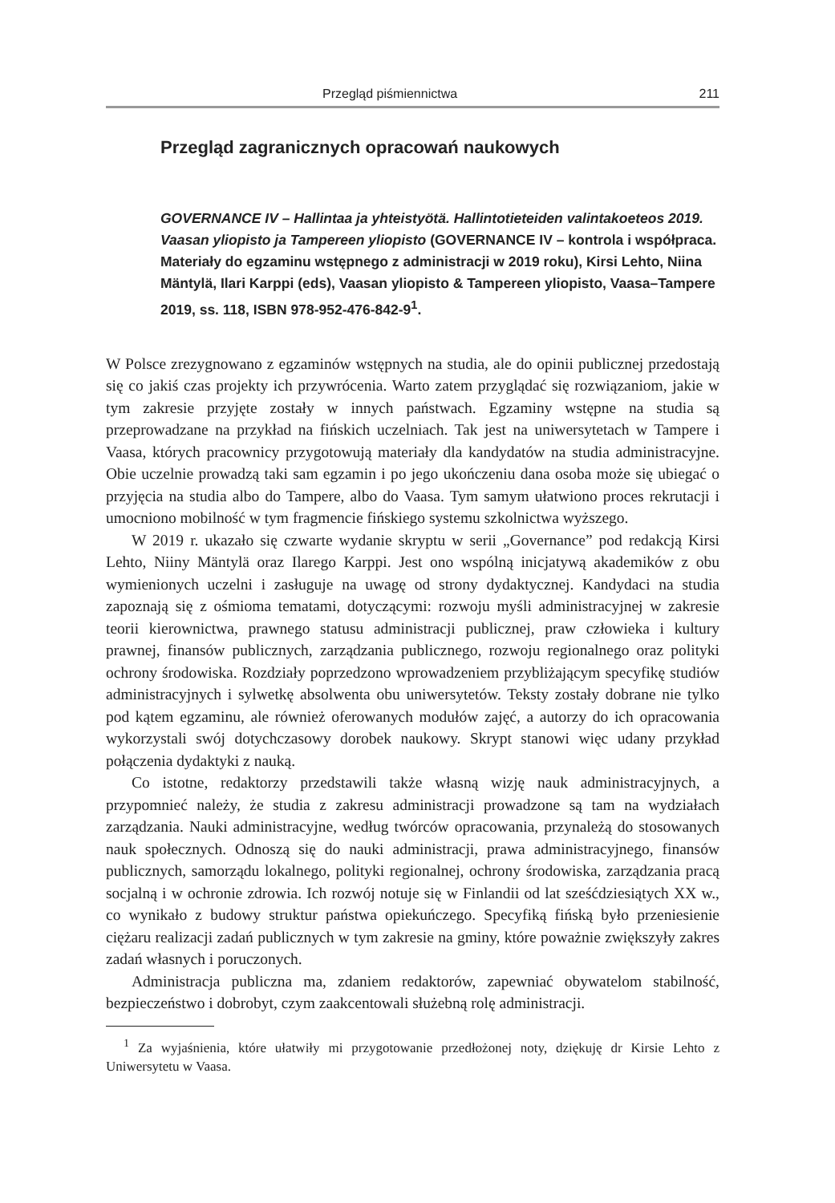Przegląd piśmiennictwa 211
Przegląd zagranicznych opracowań naukowych
GOVERNANCE IV – Hallintaa ja yhteistyötä. Hallintotieteiden valintakoeteos 2019. Vaasan yliopisto ja Tampereen yliopisto (GOVERNANCE IV – kontrola i współpraca. Materiały do egzaminu wstępnego z administracji w 2019 roku), Kirsi Lehto, Niina Mäntylä, Ilari Karppi (eds), Vaasan yliopisto & Tampereen yliopisto, Vaasa–Tampere 2019, ss. 118, ISBN 978-952-476-842-9<sup>1</sup>.
W Polsce zrezygnowano z egzaminów wstępnych na studia, ale do opinii publicznej przedostają się co jakiś czas projekty ich przywrócenia. Warto zatem przyglądać się rozwiązaniom, jakie w tym zakresie przyjęte zostały w innych państwach. Egzaminy wstępne na studia są przeprowadzane na przykład na fińskich uczelniach. Tak jest na uniwersytetach w Tampere i Vaasa, których pracownicy przygotowują materiały dla kandydatów na studia administracyjne. Obie uczelnie prowadzą taki sam egzamin i po jego ukończeniu dana osoba może się ubiegać o przyjęcia na studia albo do Tampere, albo do Vaasa. Tym samym ułatwiono proces rekrutacji i umocniono mobilność w tym fragmencie fińskiego systemu szkolnictwa wyższego.
W 2019 r. ukazało się czwarte wydanie skryptu w serii „Governance” pod redakcją Kirsi Lehto, Niiny Mäntylä oraz Ilarego Karppi. Jest ono wspólną inicjatywą akademików z obu wymienionych uczelni i zasługuje na uwagę od strony dydaktycznej. Kandydaci na studia zapoznają się z ośmioma tematami, dotyczącymi: rozwoju myśli administracyjnej w zakresie teorii kierownictwa, prawnego statusu administracji publicznej, praw człowieka i kultury prawnej, finansów publicznych, zarządzania publicznego, rozwoju regionalnego oraz polityki ochrony środowiska. Rozdziały poprzedzono wprowadzeniem przybliżającym specyfikę studiów administracyjnych i sylwetkę absolwenta obu uniwersytetów. Teksty zostały dobrane nie tylko pod kątem egzaminu, ale również oferowanych modułów zajęć, a autorzy do ich opracowania wykorzystali swój dotychczasowy dorobek naukowy. Skrypt stanowi więc udany przykład połączenia dydaktyki z nauką.
Co istotne, redaktorzy przedstawili także własną wizję nauk administracyjnych, a przypomnieć należy, że studia z zakresu administracji prowadzone są tam na wydziałach zarządzania. Nauki administracyjne, według twórców opracowania, przynależą do stosowanych nauk społecznych. Odnoszą się do nauki administracji, prawa administracyjnego, finansów publicznych, samorządu lokalnego, polityki regionalnej, ochrony środowiska, zarządzania pracą socjalną i w ochronie zdrowia. Ich rozwój notuje się w Finlandii od lat sześćdziesiątych XX w., co wynikało z budowy struktur państwa opiekuńczego. Specyfiką fińską było przeniesienie ciężaru realizacji zadań publicznych w tym zakresie na gminy, które poważnie zwiększyły zakres zadań własnych i poruczonych.
Administracja publiczna ma, zdaniem redaktorów, zapewniać obywatelom stabilność, bezpieczeństwo i dobrobyt, czym zaakcentowali służebną rolę administracji.
<sup>1</sup> Za wyjaśnienia, które ułatwiły mi przygotowanie przedłożonej noty, dziękuję dr Kirsie Lehto z Uniwersytetu w Vaasa.